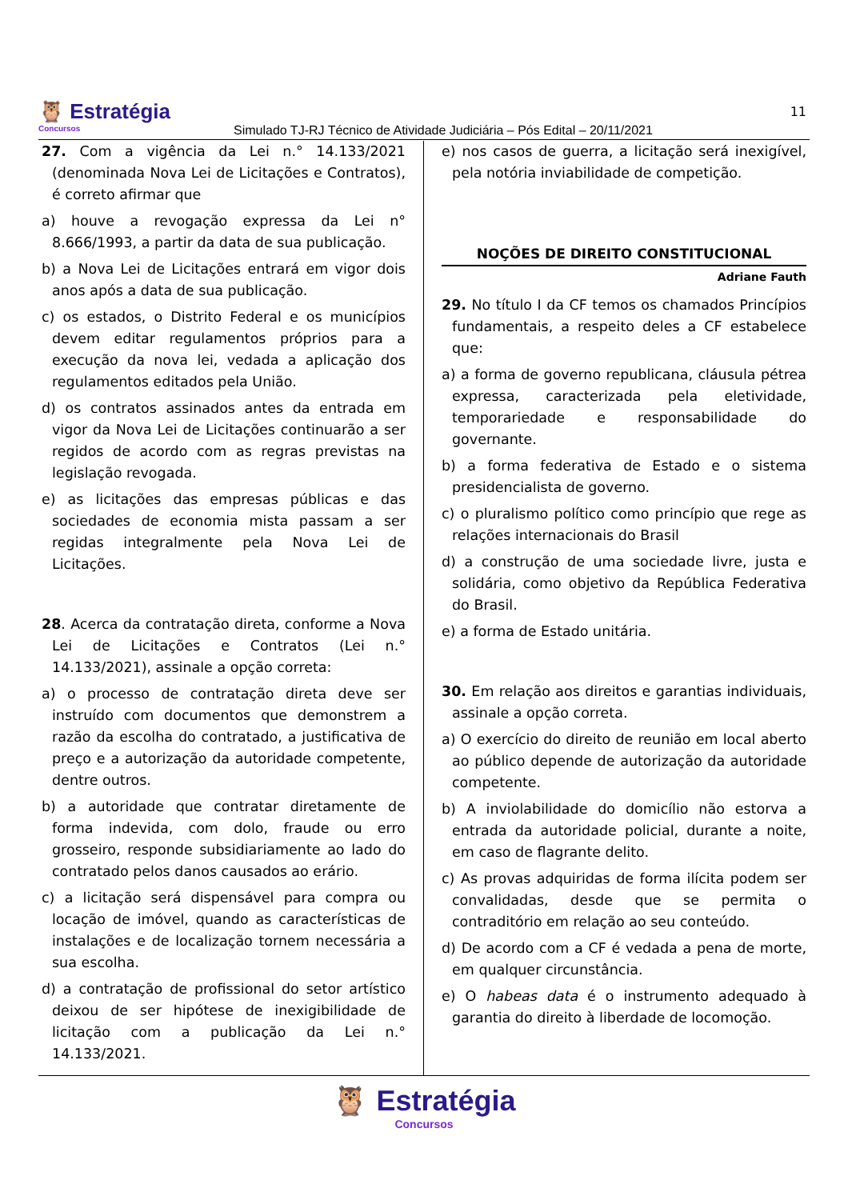🦉 Estratégia
Concursos
Simulado TJ-RJ Técnico de Atividade Judiciária – Pós Edital – 20/11/2021
11
27. Com a vigência da Lei n.° 14.133/2021 (denominada Nova Lei de Licitações e Contratos), é correto afirmar que
a) houve a revogação expressa da Lei n° 8.666/1993, a partir da data de sua publicação.
b) a Nova Lei de Licitações entrará em vigor dois anos após a data de sua publicação.
c) os estados, o Distrito Federal e os municípios devem editar regulamentos próprios para a execução da nova lei, vedada a aplicação dos regulamentos editados pela União.
d) os contratos assinados antes da entrada em vigor da Nova Lei de Licitações continuarão a ser regidos de acordo com as regras previstas na legislação revogada.
e) as licitações das empresas públicas e das sociedades de economia mista passam a ser regidas integralmente pela Nova Lei de Licitações.
28. Acerca da contratação direta, conforme a Nova Lei de Licitações e Contratos (Lei n.° 14.133/2021), assinale a opção correta:
a) o processo de contratação direta deve ser instruído com documentos que demonstrem a razão da escolha do contratado, a justificativa de preço e a autorização da autoridade competente, dentre outros.
b) a autoridade que contratar diretamente de forma indevida, com dolo, fraude ou erro grosseiro, responde subsidiariamente ao lado do contratado pelos danos causados ao erário.
c) a licitação será dispensável para compra ou locação de imóvel, quando as características de instalações e de localização tornem necessária a sua escolha.
d) a contratação de profissional do setor artístico deixou de ser hipótese de inexigibilidade de licitação com a publicação da Lei n.° 14.133/2021.
e) nos casos de guerra, a licitação será inexigível, pela notória inviabilidade de competição.
NOÇÕES DE DIREITO CONSTITUCIONAL
Adriane Fauth
29. No título I da CF temos os chamados Princípios fundamentais, a respeito deles a CF estabelece que:
a) a forma de governo republicana, cláusula pétrea expressa, caracterizada pela eletividade, temporariedade e responsabilidade do governante.
b) a forma federativa de Estado e o sistema presidencialista de governo.
c) o pluralismo político como princípio que rege as relações internacionais do Brasil
d) a construção de uma sociedade livre, justa e solidária, como objetivo da República Federativa do Brasil.
e) a forma de Estado unitária.
30. Em relação aos direitos e garantias individuais, assinale a opção correta.
a) O exercício do direito de reunião em local aberto ao público depende de autorização da autoridade competente.
b) A inviolabilidade do domicílio não estorva a entrada da autoridade policial, durante a noite, em caso de flagrante delito.
c) As provas adquiridas de forma ilícita podem ser convalidadas, desde que se permita o contraditório em relação ao seu conteúdo.
d) De acordo com a CF é vedada a pena de morte, em qualquer circunstância.
e) O habeas data é o instrumento adequado à garantia do direito à liberdade de locomoção.
🦉 Estratégia
Concursos